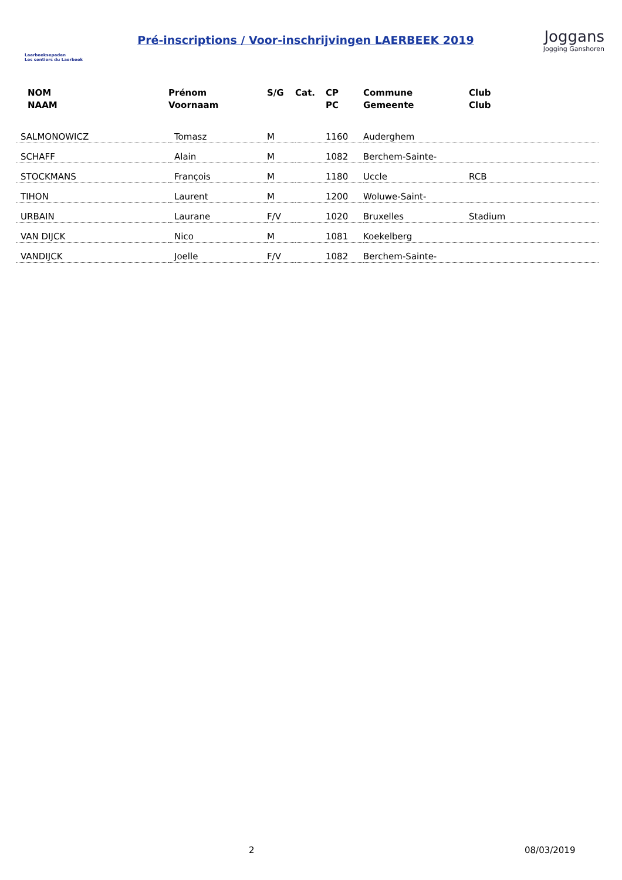Laarbeeksepaden
Les sentiers du Laerbeek
Pré-inscriptions / Voor-inschrijvingen LAERBEEK 2019
Joggans
Jogging Ganshoren
| NOM NAAM | Prénom Voornaam | S/G | Cat. | CP PC | Commune Gemeente | Club Club |
| --- | --- | --- | --- | --- | --- | --- |
| SALMONOWICZ | Tomasz | M | | 1160 | Auderghem | |
| SCHAFF | Alain | M | | 1082 | Berchem-Sainte- | |
| STOCKMANS | François | M | | 1180 | Uccle | RCB |
| TIHON | Laurent | M | | 1200 | Woluwe-Saint- | |
| URBAIN | Laurane | F/V | | 1020 | Bruxelles | Stadium |
| VAN DIJCK | Nico | M | | 1081 | Koekelberg | |
| VANDIJCK | Joelle | F/V | | 1082 | Berchem-Sainte- | |
2 08/03/2019